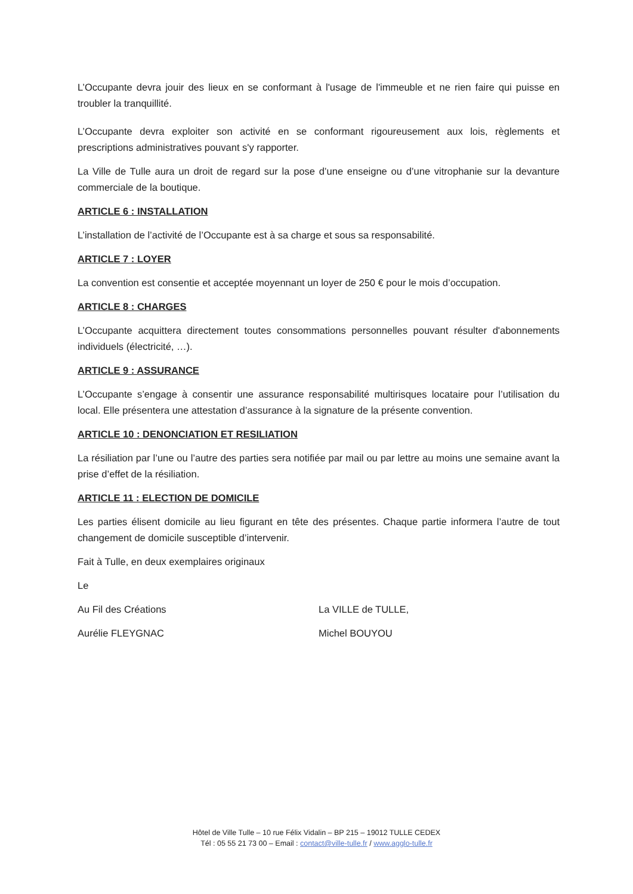L’Occupante devra jouir des lieux en se conformant à l'usage de l'immeuble et ne rien faire qui puisse en troubler la tranquillité.
L’Occupante devra exploiter son activité en se conformant rigoureusement aux lois, règlements et prescriptions administratives pouvant s'y rapporter.
La Ville de Tulle aura un droit de regard sur la pose d’une enseigne ou d’une vitrophanie sur la devanture commerciale de la boutique.
ARTICLE 6 : INSTALLATION
L’installation de l’activité de l’Occupante est à sa charge et sous sa responsabilité.
ARTICLE 7 : LOYER
La convention est consentie et acceptée moyennant un loyer de 250 € pour le mois d’occupation.
ARTICLE 8 : CHARGES
L’Occupante acquittera directement toutes consommations personnelles pouvant résulter d'abonnements individuels (électricité, …).
ARTICLE 9 : ASSURANCE
L’Occupante s’engage à consentir une assurance responsabilité multirisques locataire pour l’utilisation du local. Elle présentera une attestation d’assurance à la signature de la présente convention.
ARTICLE 10 : DENONCIATION ET RESILIATION
La résiliation par l’une ou l’autre des parties sera notifiée par mail ou par lettre au moins une semaine avant la prise d’effet de la résiliation.
ARTICLE 11 : ELECTION DE DOMICILE
Les parties élisent domicile au lieu figurant en tête des présentes. Chaque partie informera l’autre de tout changement de domicile susceptible d’intervenir.
Fait à Tulle, en deux exemplaires originaux
Le
Au Fil des Créations La VILLE de TULLE,
Aurélie FLEYGNAC Michel BOUYOU
Hôtel de Ville Tulle – 10 rue Félix Vidalin – BP 215 – 19012 TULLE CEDEX
Tél : 05 55 21 73 00 – Email : contact@ville-tulle.fr / www.agglo-tulle.fr